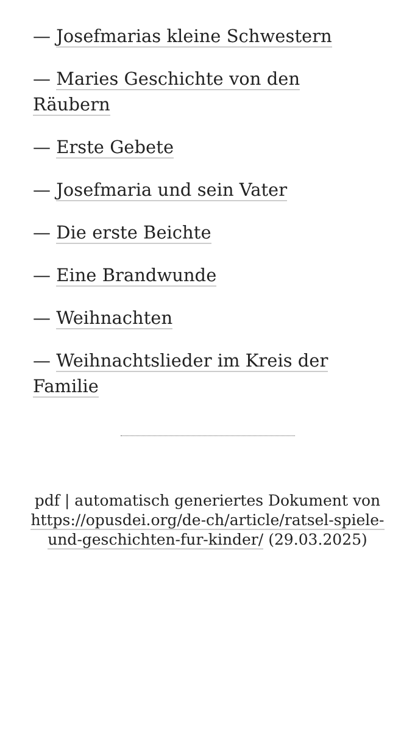— Josefmarias kleine Schwestern
— Maries Geschichte von den Räubern
— Erste Gebete
— Josefmaria und sein Vater
— Die erste Beichte
— Eine Brandwunde
— Weihnachten
— Weihnachtslieder im Kreis der Familie
pdf | automatisch generiertes Dokument von https://opusdei.org/de-ch/article/ratsel-spiele-und-geschichten-fur-kinder/ (29.03.2025)